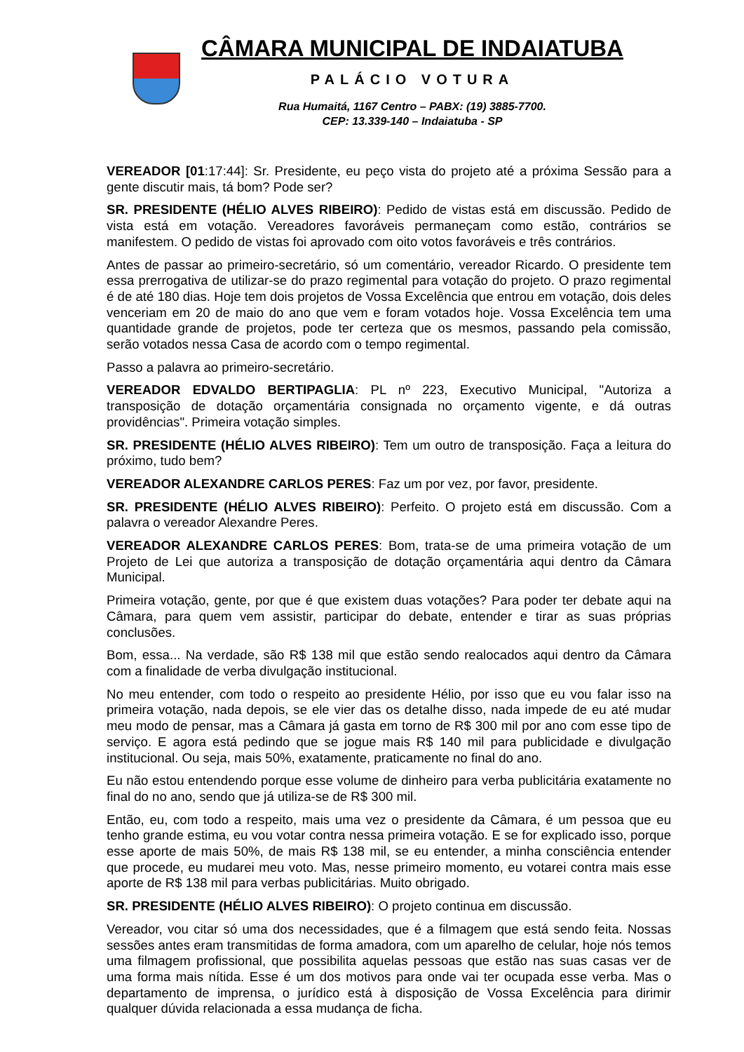CÂMARA MUNICIPAL DE INDAIATUBA
PALÁCIO VOTURA
Rua Humaitá, 1167 Centro – PABX: (19) 3885-7700.
CEP: 13.339-140 – Indaiatuba - SP
VEREADOR [01:17:44]: Sr. Presidente, eu peço vista do projeto até a próxima Sessão para a gente discutir mais, tá bom? Pode ser?
SR. PRESIDENTE (HÉLIO ALVES RIBEIRO): Pedido de vistas está em discussão. Pedido de vista está em votação. Vereadores favoráveis permaneçam como estão, contrários se manifestem. O pedido de vistas foi aprovado com oito votos favoráveis e três contrários.
Antes de passar ao primeiro-secretário, só um comentário, vereador Ricardo. O presidente tem essa prerrogativa de utilizar-se do prazo regimental para votação do projeto. O prazo regimental é de até 180 dias. Hoje tem dois projetos de Vossa Excelência que entrou em votação, dois deles venceriam em 20 de maio do ano que vem e foram votados hoje. Vossa Excelência tem uma quantidade grande de projetos, pode ter certeza que os mesmos, passando pela comissão, serão votados nessa Casa de acordo com o tempo regimental.
Passo a palavra ao primeiro-secretário.
VEREADOR EDVALDO BERTIPAGLIA: PL nº 223, Executivo Municipal, "Autoriza a transposição de dotação orçamentária consignada no orçamento vigente, e dá outras providências". Primeira votação simples.
SR. PRESIDENTE (HÉLIO ALVES RIBEIRO): Tem um outro de transposição. Faça a leitura do próximo, tudo bem?
VEREADOR ALEXANDRE CARLOS PERES: Faz um por vez, por favor, presidente.
SR. PRESIDENTE (HÉLIO ALVES RIBEIRO): Perfeito. O projeto está em discussão. Com a palavra o vereador Alexandre Peres.
VEREADOR ALEXANDRE CARLOS PERES: Bom, trata-se de uma primeira votação de um Projeto de Lei que autoriza a transposição de dotação orçamentária aqui dentro da Câmara Municipal.
Primeira votação, gente, por que é que existem duas votações? Para poder ter debate aqui na Câmara, para quem vem assistir, participar do debate, entender e tirar as suas próprias conclusões.
Bom, essa... Na verdade, são R$ 138 mil que estão sendo realocados aqui dentro da Câmara com a finalidade de verba divulgação institucional.
No meu entender, com todo o respeito ao presidente Hélio, por isso que eu vou falar isso na primeira votação, nada depois, se ele vier das os detalhe disso, nada impede de eu até mudar meu modo de pensar, mas a Câmara já gasta em torno de R$ 300 mil por ano com esse tipo de serviço. E agora está pedindo que se jogue mais R$ 140 mil para publicidade e divulgação institucional. Ou seja, mais 50%, exatamente, praticamente no final do ano.
Eu não estou entendendo porque esse volume de dinheiro para verba publicitária exatamente no final do no ano, sendo que já utiliza-se de R$ 300 mil.
Então, eu, com todo a respeito, mais uma vez o presidente da Câmara, é um pessoa que eu tenho grande estima, eu vou votar contra nessa primeira votação. E se for explicado isso, porque esse aporte de mais 50%, de mais R$ 138 mil, se eu entender, a minha consciência entender que procede, eu mudarei meu voto. Mas, nesse primeiro momento, eu votarei contra mais esse aporte de R$ 138 mil para verbas publicitárias. Muito obrigado.
SR. PRESIDENTE (HÉLIO ALVES RIBEIRO): O projeto continua em discussão.
Vereador, vou citar só uma dos necessidades, que é a filmagem que está sendo feita. Nossas sessões antes eram transmitidas de forma amadora, com um aparelho de celular, hoje nós temos uma filmagem profissional, que possibilita aquelas pessoas que estão nas suas casas ver de uma forma mais nítida. Esse é um dos motivos para onde vai ter ocupada esse verba. Mas o departamento de imprensa, o jurídico está à disposição de Vossa Excelência para dirimir qualquer dúvida relacionada a essa mudança de ficha.